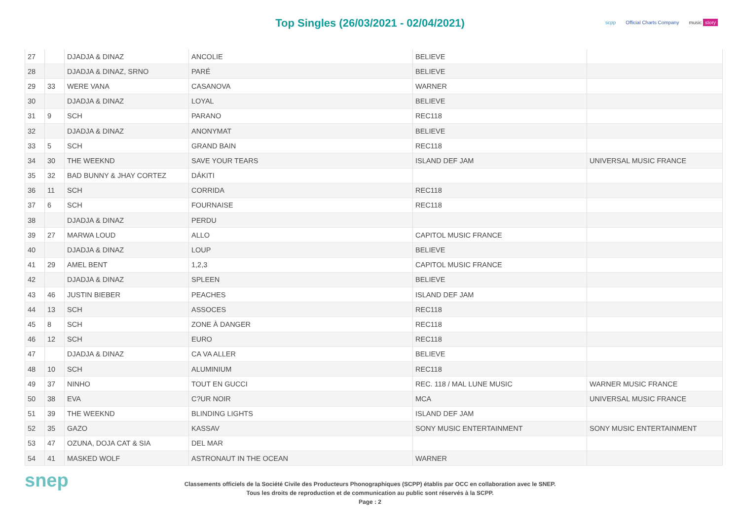Top Singles (26/03/2021 - 02/04/2021)
scpp Official Charts Company music story
| 27 | | DJADJA & DINAZ | ANCOLIE | BELIEVE | |
| 28 | | DJADJA & DINAZ, SRNO | PARÉ | BELIEVE | |
| 29 | 33 | WERE VANA | CASANOVA | WARNER | |
| 30 | | DJADJA & DINAZ | LOYAL | BELIEVE | |
| 31 | 9 | SCH | PARANO | REC118 | |
| 32 | | DJADJA & DINAZ | ANONYMAT | BELIEVE | |
| 33 | 5 | SCH | GRAND BAIN | REC118 | |
| 34 | 30 | THE WEEKND | SAVE YOUR TEARS | ISLAND DEF JAM | UNIVERSAL MUSIC FRANCE |
| 35 | 32 | BAD BUNNY & JHAY CORTEZ | DÁKITI | | |
| 36 | 11 | SCH | CORRIDA | REC118 | |
| 37 | 6 | SCH | FOURNAISE | REC118 | |
| 38 | | DJADJA & DINAZ | PERDU | | |
| 39 | 27 | MARWA LOUD | ALLO | CAPITOL MUSIC FRANCE | |
| 40 | | DJADJA & DINAZ | LOUP | BELIEVE | |
| 41 | 29 | AMEL BENT | 1,2,3 | CAPITOL MUSIC FRANCE | |
| 42 | | DJADJA & DINAZ | SPLEEN | BELIEVE | |
| 43 | 46 | JUSTIN BIEBER | PEACHES | ISLAND DEF JAM | |
| 44 | 13 | SCH | ASSOCES | REC118 | |
| 45 | 8 | SCH | ZONE À DANGER | REC118 | |
| 46 | 12 | SCH | EURO | REC118 | |
| 47 | | DJADJA & DINAZ | CA VA ALLER | BELIEVE | |
| 48 | 10 | SCH | ALUMINIUM | REC118 | |
| 49 | 37 | NINHO | TOUT EN GUCCI | REC. 118 / MAL LUNE MUSIC | WARNER MUSIC FRANCE |
| 50 | 38 | EVA | C?UR NOIR | MCA | UNIVERSAL MUSIC FRANCE |
| 51 | 39 | THE WEEKND | BLINDING LIGHTS | ISLAND DEF JAM | |
| 52 | 35 | GAZO | KASSAV | SONY MUSIC ENTERTAINMENT | SONY MUSIC ENTERTAINMENT |
| 53 | 47 | OZUNA, DOJA CAT & SIA | DEL MAR | | |
| 54 | 41 | MASKED WOLF | ASTRONAUT IN THE OCEAN | WARNER | |
snep
Classements officiels de la Société Civile des Producteurs Phonographiques (SCPP) établis par OCC en collaboration avec le SNEP.
Tous les droits de reproduction et de communication au public sont réservés à la SCPP.
Page : 2